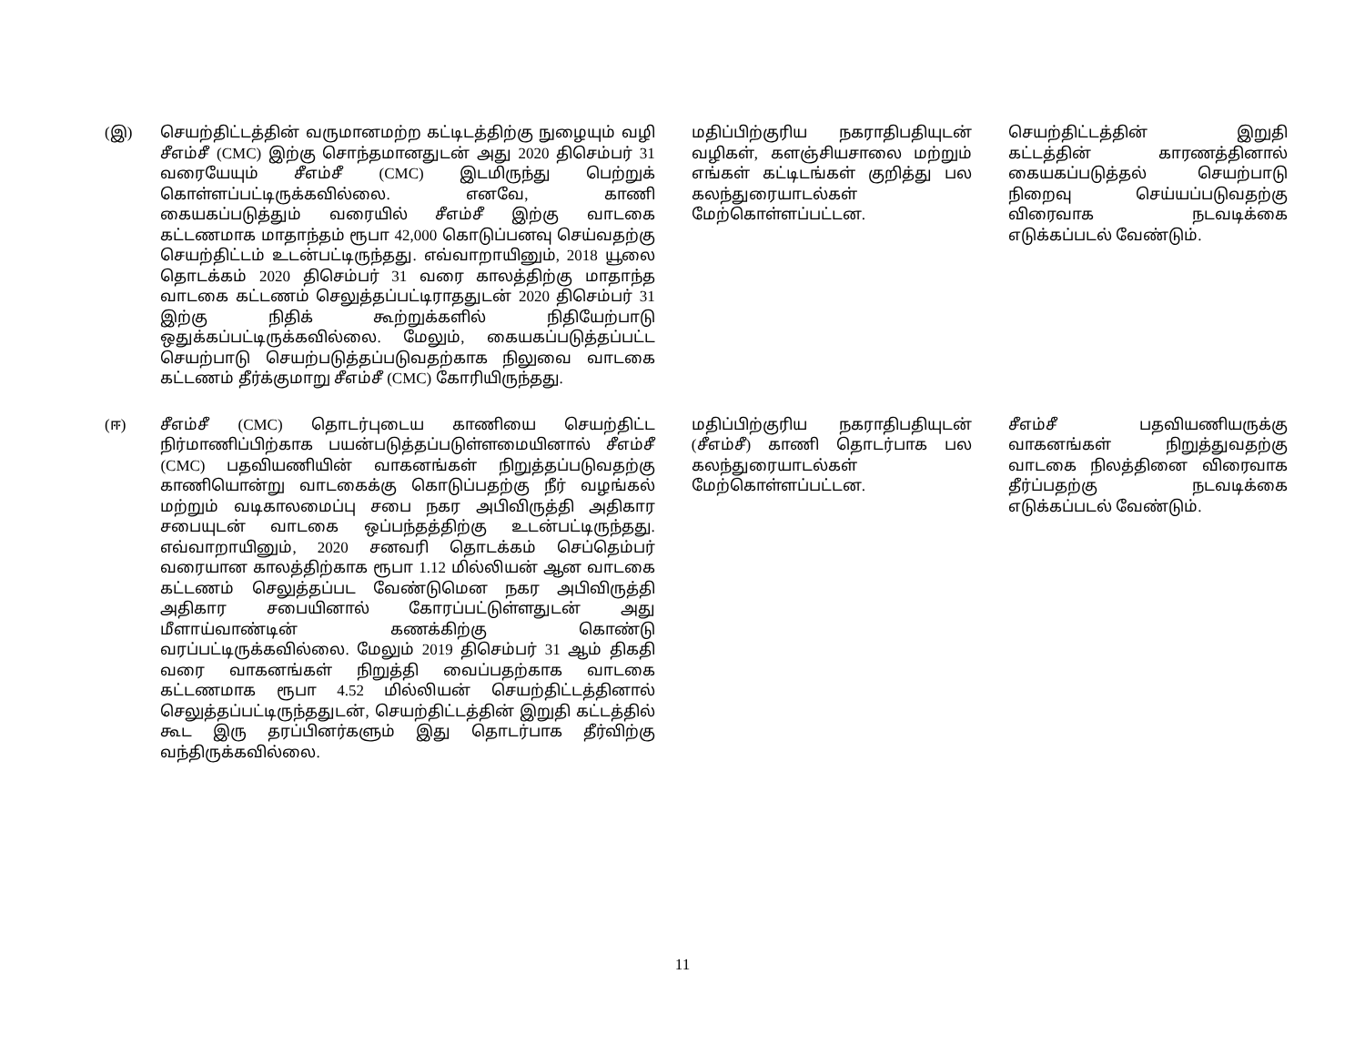| (இ) | செயற்திட்டத்தின் வருமானமற்ற கட்டிடத்திற்கு நுழையும் வழி சீஎம்சீ (CMC) இற்கு சொந்தமானதுடன் அது 2020 திசெம்பர் 31 வரையேயும் சீஎம்சீ (CMC) இடமிருந்து பெற்றுக் கொள்ளப்பட்டிருக்கவில்லை. எனவே, காணி கையகப்படுத்தும் வரையில் சீஎம்சீ இற்கு வாடகை கட்டணமாக மாதாந்தம் ரூபா 42,000 கொடுப்பனவு செய்வதற்கு செயற்திட்டம் உடன்பட்டிருந்தது. எவ்வாறாயினும், 2018 யூலை தொடக்கம் 2020 திசெம்பர் 31 வரை காலத்திற்கு மாதாந்த வாடகை கட்டணம் செலுத்தப்பட்டிராததுடன் 2020 திசெம்பர் 31 இற்கு நிதிக் கூற்றுக்களில் நிதியேற்பாடு ஒதுக்கப்பட்டிருக்கவில்லை. மேலும், கையகப்படுத்தப்பட்ட செயற்பாடு செயற்படுத்தப்படுவதற்காக நிலுவை வாடகை கட்டணம் தீர்க்குமாறு சீஎம்சீ (CMC) கோரியிருந்தது. | மதிப்பிற்குரிய நகராதிபதியுடன் வழிகள், களஞ்சியசாலை மற்றும் எங்கள் கட்டிடங்கள் குறித்து பல கலந்துரையாடல்கள் மேற்கொள்ளப்பட்டன. | செயற்திட்டத்தின் இறுதி கட்டத்தின் காரணத்தினால் கையகப்படுத்தல் செயற்பாடு நிறைவு செய்யப்படுவதற்கு விரைவாக நடவடிக்கை எடுக்கப்படல் வேண்டும். |
| (ஈ) | சீஎம்சீ (CMC) தொடர்புடைய காணியை செயற்திட்ட நிர்மாணிப்பிற்காக பயன்படுத்தப்படுள்ளமையினால் சீஎம்சீ (CMC) பதவியணியின் வாகனங்கள் நிறுத்தப்படுவதற்கு காணியொன்று வாடகைக்கு கொடுப்பதற்கு நீர் வழங்கல் மற்றும் வடிகாலமைப்பு சபை நகர அபிவிருத்தி அதிகார சபையுடன் வாடகை ஒப்பந்தத்திற்கு உடன்பட்டிருந்தது. எவ்வாறாயினும், 2020 சனவரி தொடக்கம் செப்தெம்பர் வரையான காலத்திற்காக ரூபா 1.12 மில்லியன் ஆன வாடகை கட்டணம் செலுத்தப்பட வேண்டுமென நகர அபிவிருத்தி அதிகார சபையினால் கோரப்பட்டுள்ளதுடன் அது மீளாய்வாண்டின் கணக்கிற்கு கொண்டு வரப்பட்டிருக்கவில்லை. மேலும் 2019 திசெம்பர் 31 ஆம் திகதி வரை வாகனங்கள் நிறுத்தி வைப்பதற்காக வாடகை கட்டணமாக ரூபா 4.52 மில்லியன் செயற்திட்டத்தினால் செலுத்தப்பட்டிருந்ததுடன், செயற்திட்டத்தின் இறுதி கட்டத்தில் கூட இரு தரப்பினர்களும் இது தொடர்பாக தீர்விற்கு வந்திருக்கவில்லை. | மதிப்பிற்குரிய நகராதிபதியுடன் (சீஎம்சீ) காணி தொடர்பாக பல கலந்துரையாடல்கள் மேற்கொள்ளப்பட்டன. | சீஎம்சீ பதவியணியருக்கு வாகனங்கள் நிறுத்துவதற்கு வாடகை நிலத்தினை விரைவாக தீர்ப்பதற்கு நடவடிக்கை எடுக்கப்படல் வேண்டும். |
11